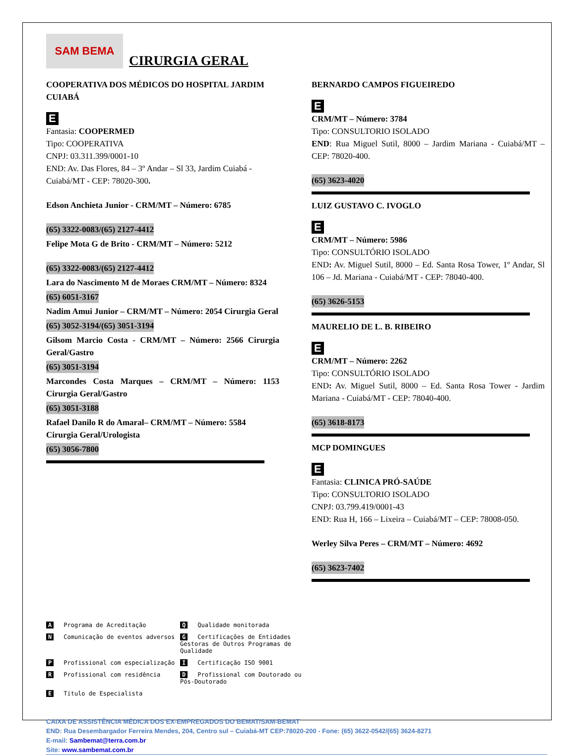SAM BEMA
CIRURGIA GERAL
COOPERATIVA DOS MÉDICOS DO HOSPITAL JARDIM CUIABÁ
E
Fantasia: COOPERMED
Tipo: COOPERATIVA
CNPJ: 03.311.399/0001-10
END: Av. Das Flores, 84 – 3º Andar – Sl 33, Jardim Cuiabá - Cuiabá/MT - CEP: 78020-300.
Edson Anchieta Junior - CRM/MT – Número: 6785
(65) 3322-0083/(65) 2127-4412
Felipe Mota G de Brito - CRM/MT – Número: 5212
(65) 3322-0083/(65) 2127-4412
Lara do Nascimento M de Moraes CRM/MT – Número: 8324
(65) 6051-3167
Nadim Amui Junior – CRM/MT – Número: 2054 Cirurgia Geral
(65) 3052-3194/(65) 3051-3194
Gilsom Marcio Costa - CRM/MT – Número: 2566 Cirurgia Geral/Gastro
(65) 3051-3194
Marcondes Costa Marques – CRM/MT – Número: 1153 Cirurgia Geral/Gastro
(65) 3051-3188
Rafael Danilo R do Amaral– CRM/MT – Número: 5584 Cirurgia Geral/Urologista
(65) 3056-7800
BERNARDO CAMPOS FIGUEIREDO
E
CRM/MT – Número: 3784
Tipo: CONSULTORIO ISOLADO
END: Rua Miguel Sutil, 8000 – Jardim Mariana - Cuiabá/MT – CEP: 78020-400.
(65) 3623-4020
LUIZ GUSTAVO C. IVOGLO
E
CRM/MT – Número: 5986
Tipo: CONSULTÓRIO ISOLADO
END: Av. Miguel Sutil, 8000 – Ed. Santa Rosa Tower, 1º Andar, Sl 106 – Jd. Mariana - Cuiabá/MT - CEP: 78040-400.
(65) 3626-5153
MAURELIO DE L. B. RIBEIRO
E
CRM/MT – Número: 2262
Tipo: CONSULTÓRIO ISOLADO
END: Av. Miguel Sutil, 8000 – Ed. Santa Rosa Tower - Jardim Mariana - Cuiabá/MT - CEP: 78040-400.
(65) 3618-8173
MCP DOMINGUES
E
Fantasia: CLINICA PRÓ-SAÚDE
Tipo: CONSULTORIO ISOLADO
CNPJ: 03.799.419/0001-43
END: Rua H, 166 – Lixeira – Cuiabá/MT – CEP: 78008-050.
Werley Silva Peres – CRM/MT – Número: 4692
(65) 3623-7402
A Programa de Acreditação Q Qualidade monitorada N Comunicação de eventos adversos G Certificações de Entidades Gestoras de Outros Programas de Qualidade P Profissional com especialização I Certificação ISO 9001 R Profissional com residência D Profissional com Doutorado ou Pós-Doutorado E Título de Especialista
CAIXA DE ASSISTÊNCIA MÉDICA DOS EX-EMPREGADOS DO BEMAT/SAM-BEMAT
END: Rua Desembargador Ferreira Mendes, 204, Centro sul – Cuiabá-MT CEP:78020-200 - Fone: (65) 3622-0542/(65) 3624-8271
E-mail: Sambemat@terra.com.br
Site: www.sambemat.com.br